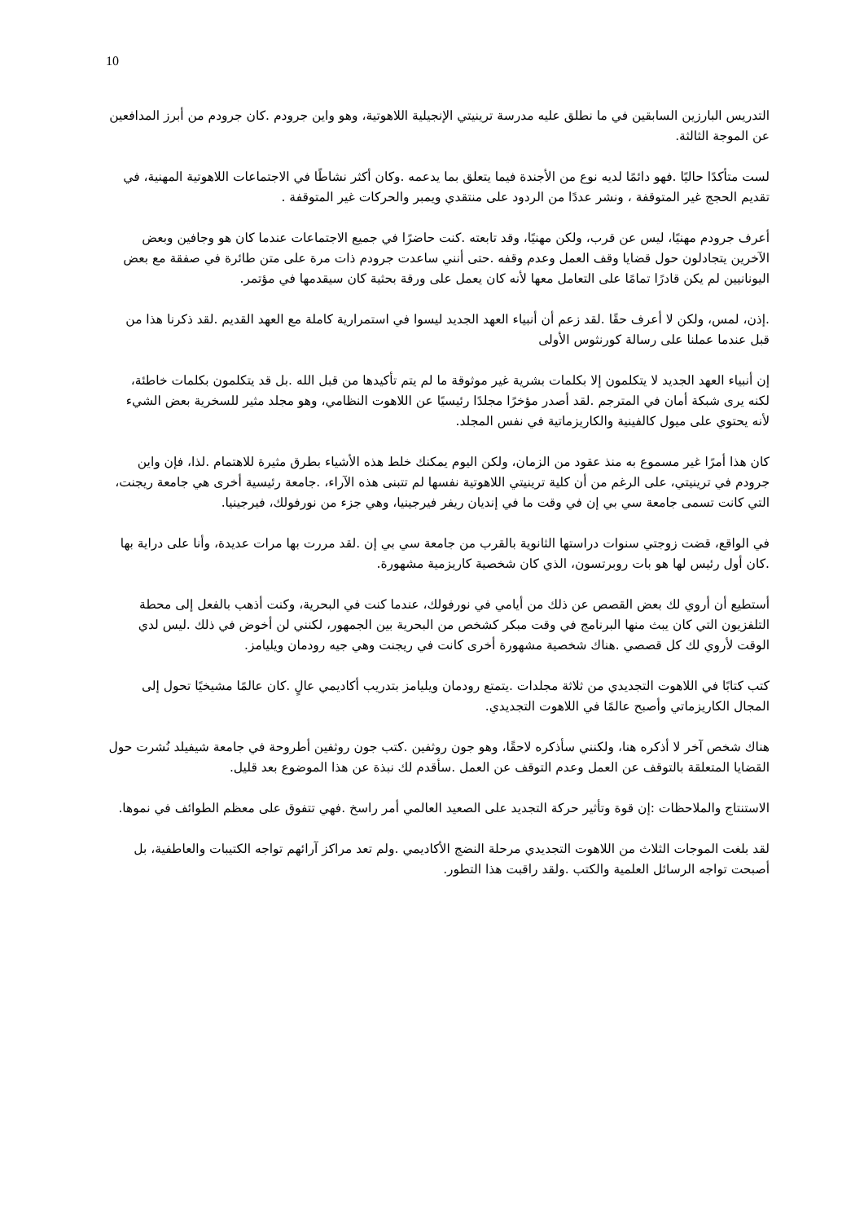10
التدريس البارزين السابقين في ما نطلق عليه مدرسة ترينيتي الإنجيلية اللاهوتية، وهو واين جرودم .كان جرودم من أبرز المدافعين عن الموجة الثالثة.
لست متأكدًا حاليًا .فهو دائمًا لديه نوع من الأجندة فيما يتعلق بما يدعمه .وكان أكثر نشاطًا في الاجتماعات اللاهوتية المهنية، في تقديم الحجج غير المتوقفة ، ونشر عددًا من الردود على منتقدي ويمبر والحركات غير المتوقفة .
أعرف جرودم مهنيًا، ليس عن قرب، ولكن مهنيًا، وقد تابعته .كنت حاضرًا في جميع الاجتماعات عندما كان هو وجافين وبعض الآخرين يتجادلون حول قضايا وقف العمل وعدم وقفه .حتى أنني ساعدت جرودم ذات مرة على متن طائرة في صفقة مع بعض اليونانيين لم يكن قادرًا تمامًا على التعامل معها لأنه كان يعمل على ورقة بحثية كان سيقدمها في مؤتمر.
.إذن، لمس، ولكن لا أعرف حقًا .لقد زعم أن أنبياء العهد الجديد ليسوا في استمرارية كاملة مع العهد القديم .لقد ذكرنا هذا من قبل عندما عملنا على رسالة كورنثوس الأولى
إن أنبياء العهد الجديد لا يتكلمون إلا بكلمات بشرية غير موثوقة ما لم يتم تأكيدها من قبل الله .بل قد يتكلمون بكلمات خاطئة، لكنه يرى شبكة أمان في المترجم .لقد أصدر مؤخرًا مجلدًا رئيسيًا عن اللاهوت النظامي، وهو مجلد مثير للسخرية بعض الشيء لأنه يحتوي على ميول كالفينية والكاريزماتية في نفس المجلد.
كان هذا أمرًا غير مسموع به منذ عقود من الزمان، ولكن اليوم يمكنك خلط هذه الأشياء بطرق مثيرة للاهتمام .لذا، فإن واين جرودم في ترينيتي، على الرغم من أن كلية ترينيتي اللاهوتية نفسها لم تتبنى هذه الآراء، .جامعة رئيسية أخرى هي جامعة ريجنت، التي كانت تسمى جامعة سي بي إن في وقت ما في إنديان ريفر فيرجينيا، وهي جزء من نورفولك، فيرجينيا.
في الواقع، قضت زوجتي سنوات دراستها الثانوية بالقرب من جامعة سي بي إن .لقد مررت بها مرات عديدة، وأنا على دراية بها .كان أول رئيس لها هو بات روبرتسون، الذي كان شخصية كاريزمية مشهورة.
أستطيع أن أروي لك بعض القصص عن ذلك من أيامي في نورفولك، عندما كنت في البحرية، وكنت أذهب بالفعل إلى محطة التلفزيون التي كان يبث منها البرنامج في وقت مبكر كشخص من البحرية بين الجمهور، لكنني لن أخوض في ذلك .ليس لدي الوقت لأروي لك كل قصصي .هناك شخصية مشهورة أخرى كانت في ريجنت وهي جيه رودمان ويليامز.
كتب كتابًا في اللاهوت التجديدي من ثلاثة مجلدات .يتمتع رودمان ويليامز بتدريب أكاديمي عالٍ .كان عالمًا مشيخيًا تحول إلى المجال الكاريزماتي وأصبح عالمًا في اللاهوت التجديدي.
هناك شخص آخر لا أذكره هنا، ولكنني سأذكره لاحقًا، وهو جون روثفين .كتب جون روثفين أطروحة في جامعة شيفيلد نُشرت حول القضايا المتعلقة بالتوقف عن العمل وعدم التوقف عن العمل .سأقدم لك نبذة عن هذا الموضوع بعد قليل.
الاستنتاج والملاحظات :إن قوة وتأثير حركة التجديد على الصعيد العالمي أمر راسخ .فهي تتفوق على معظم الطوائف في نموها.
لقد بلغت الموجات الثلاث من اللاهوت التجديدي مرحلة النضج الأكاديمي .ولم تعد مراكز آرائهم تواجه الكتيبات والعاطفية، بل أصبحت تواجه الرسائل العلمية والكتب .ولقد راقبت هذا التطور.